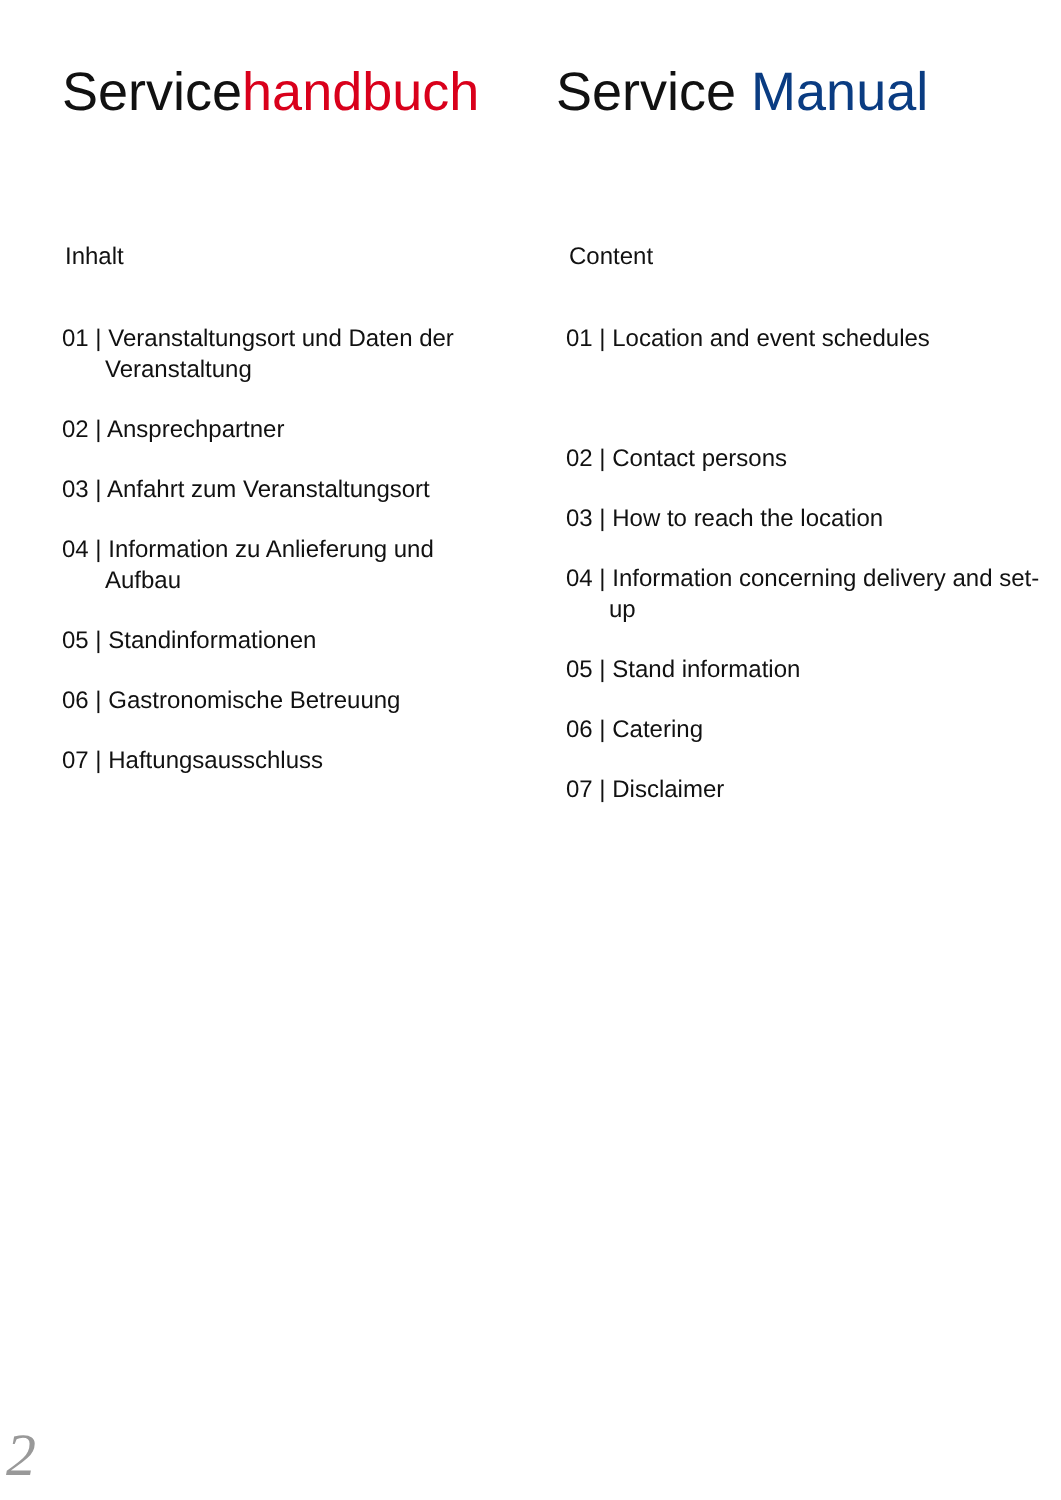Servicehandbuch
Inhalt
01 | Veranstaltungsort und Daten der Veranstaltung
02 | Ansprechpartner
03 | Anfahrt zum Veranstaltungsort
04 | Information zu Anlieferung und Aufbau
05 | Standinformationen
06 | Gastronomische Betreuung
07 | Haftungsausschluss
Service Manual
Content
01 | Location and event schedules
02 | Contact persons
03 | How to reach the location
04 | Information concerning delivery and set-up
05 | Stand information
06 | Catering
07 | Disclaimer
2